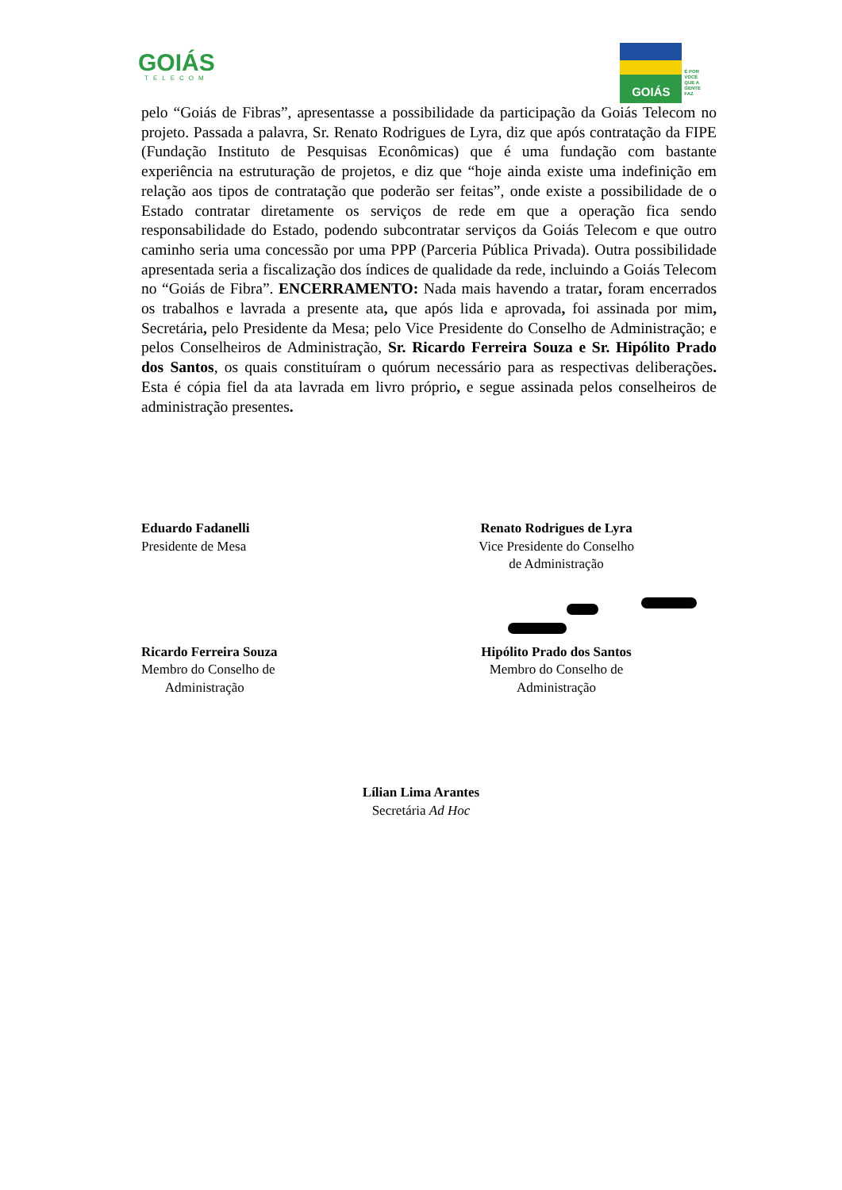GOIÁS
TELECOM
GOIÁS
É POR
VOCÊ
QUE A
GENTE
FAZ
pelo “Goiás de Fibras”, apresentasse a possibilidade da participação da Goiás Telecom no projeto. Passada a palavra, Sr. Renato Rodrigues de Lyra, diz que após contratação da FIPE (Fundação Instituto de Pesquisas Econômicas) que é uma fundação com bastante experiência na estruturação de projetos, e diz que “hoje ainda existe uma indefinição em relação aos tipos de contratação que poderão ser feitas”, onde existe a possibilidade de o Estado contratar diretamente os serviços de rede em que a operação fica sendo responsabilidade do Estado, podendo subcontratar serviços da Goiás Telecom e que outro caminho seria uma concessão por uma PPP (Parceria Pública Privada). Outra possibilidade apresentada seria a fiscalização dos índices de qualidade da rede, incluindo a Goiás Telecom no “Goiás de Fibra”. ENCERRAMENTO: Nada mais havendo a tratar, foram encerrados os trabalhos e lavrada a presente ata, que após lida e aprovada, foi assinada por mim, Secretária, pelo Presidente da Mesa; pelo Vice Presidente do Conselho de Administração; e pelos Conselheiros de Administração, Sr. Ricardo Ferreira Souza e Sr. Hipólito Prado dos Santos, os quais constituíram o quórum necessário para as respectivas deliberações. Esta é cópia fiel da ata lavrada em livro próprio, e segue assinada pelos conselheiros de administração presentes.
Eduardo Fadanelli
Presidente de Mesa
Renato Rodrigues de Lyra
Vice Presidente do Conselho
de Administração
Ricardo Ferreira Souza
Membro do Conselho de
Administração
Hipólito Prado dos Santos
Membro do Conselho de
Administração
Lílian Lima Arantes
Secretária Ad Hoc